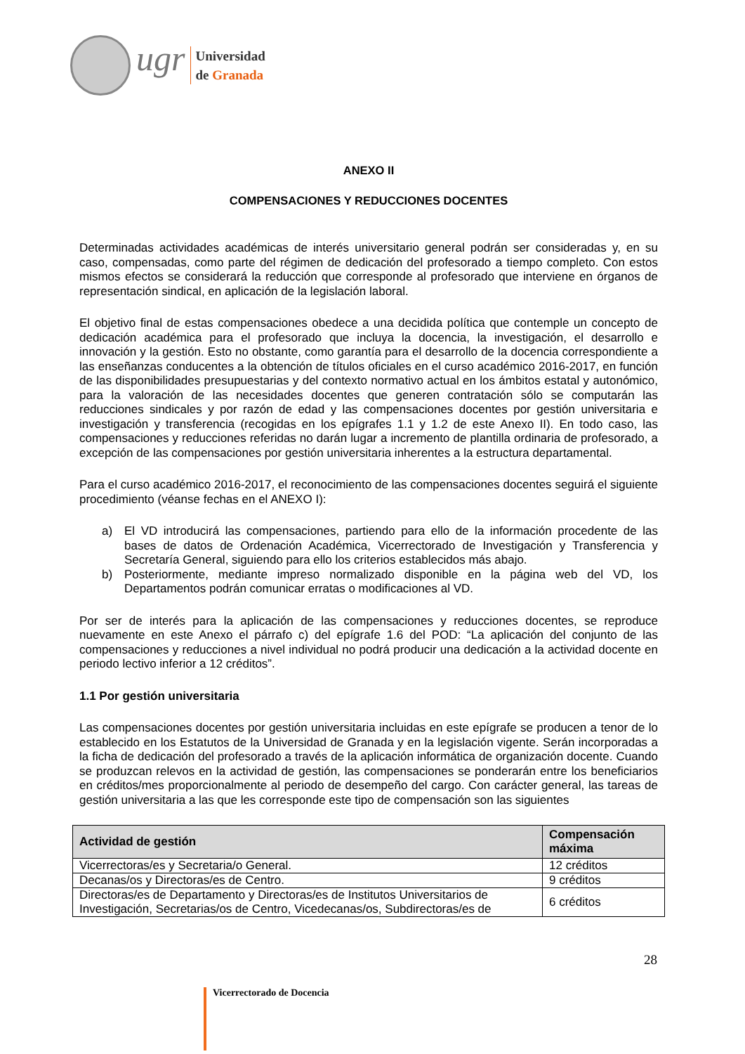ugr
Universidad
de Granada
ANEXO II
COMPENSACIONES Y REDUCCIONES DOCENTES
Determinadas actividades académicas de interés universitario general podrán ser consideradas y, en su caso, compensadas, como parte del régimen de dedicación del profesorado a tiempo completo. Con estos mismos efectos se considerará la reducción que corresponde al profesorado que interviene en órganos de representación sindical, en aplicación de la legislación laboral.
El objetivo final de estas compensaciones obedece a una decidida política que contemple un concepto de dedicación académica para el profesorado que incluya la docencia, la investigación, el desarrollo e innovación y la gestión. Esto no obstante, como garantía para el desarrollo de la docencia correspondiente a las enseñanzas conducentes a la obtención de títulos oficiales en el curso académico 2016-2017, en función de las disponibilidades presupuestarias y del contexto normativo actual en los ámbitos estatal y autonómico, para la valoración de las necesidades docentes que generen contratación sólo se computarán las reducciones sindicales y por razón de edad y las compensaciones docentes por gestión universitaria e investigación y transferencia (recogidas en los epígrafes 1.1 y 1.2 de este Anexo II). En todo caso, las compensaciones y reducciones referidas no darán lugar a incremento de plantilla ordinaria de profesorado, a excepción de las compensaciones por gestión universitaria inherentes a la estructura departamental.
Para el curso académico 2016-2017, el reconocimiento de las compensaciones docentes seguirá el siguiente procedimiento (véanse fechas en el ANEXO I):
a) El VD introducirá las compensaciones, partiendo para ello de la información procedente de las bases de datos de Ordenación Académica, Vicerrectorado de Investigación y Transferencia y Secretaría General, siguiendo para ello los criterios establecidos más abajo.
b) Posteriormente, mediante impreso normalizado disponible en la página web del VD, los Departamentos podrán comunicar erratas o modificaciones al VD.
Por ser de interés para la aplicación de las compensaciones y reducciones docentes, se reproduce nuevamente en este Anexo el párrafo c) del epígrafe 1.6 del POD: “La aplicación del conjunto de las compensaciones y reducciones a nivel individual no podrá producir una dedicación a la actividad docente en periodo lectivo inferior a 12 créditos”.
1.1 Por gestión universitaria
Las compensaciones docentes por gestión universitaria incluidas en este epígrafe se producen a tenor de lo establecido en los Estatutos de la Universidad de Granada y en la legislación vigente. Serán incorporadas a la ficha de dedicación del profesorado a través de la aplicación informática de organización docente. Cuando se produzcan relevos en la actividad de gestión, las compensaciones se ponderarán entre los beneficiarios en créditos/mes proporcionalmente al periodo de desempeño del cargo. Con carácter general, las tareas de gestión universitaria a las que les corresponde este tipo de compensación son las siguientes
| Actividad de gestión | Compensación máxima |
| --- | --- |
| Vicerrectoras/es y Secretaria/o General. | 12 créditos |
| Decanas/os y Directoras/es de Centro. | 9 créditos |
| Directoras/es de Departamento y Directoras/es de Institutos Universitarios de Investigación, Secretarias/os de Centro, Vicedecanas/os, Subdirectoras/es de | 6 créditos |
28
Vicerrectorado de Docencia